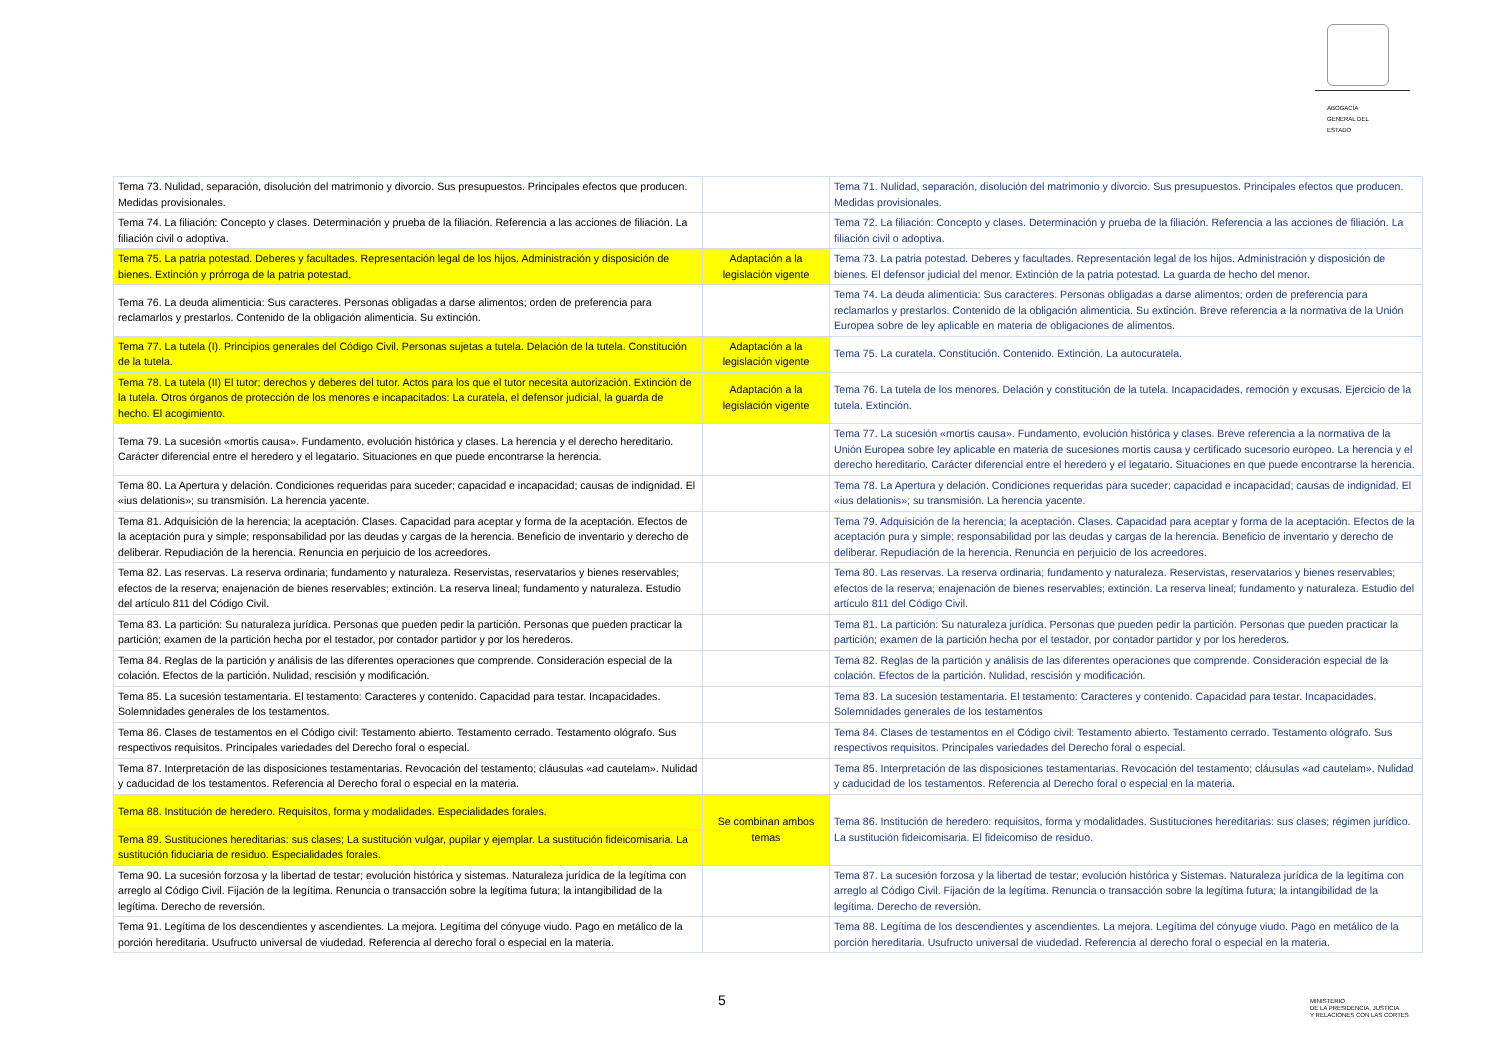ABOGACÍA
GENERAL DEL
ESTADO
| Tema 73. Nulidad, separación, disolución del matrimonio y divorcio. Sus presupuestos. Principales efectos que producen. Medidas provisionales. | | Tema 71. Nulidad, separación, disolución del matrimonio y divorcio. Sus presupuestos. Principales efectos que producen. Medidas provisionales. |
| Tema 74. La filiación: Concepto y clases. Determinación y prueba de la filiación. Referencia a las acciones de filiación. La filiación civil o adoptiva. | | Tema 72. La filiación: Concepto y clases. Determinación y prueba de la filiación. Referencia a las acciones de filiación. La filiación civil o adoptiva. |
| Tema 75. La patria potestad. Deberes y facultades. Representación legal de los hijos. Administración y disposición de bienes. Extinción y prórroga de la patria potestad. | Adaptación a la legislación vigente | Tema 73. La patria potestad. Deberes y facultades. Representación legal de los hijos. Administración y disposición de bienes. El defensor judicial del menor. Extinción de la patria potestad. La guarda de hecho del menor. |
| Tema 76. La deuda alimenticia: Sus caracteres. Personas obligadas a darse alimentos; orden de preferencia para reclamarlos y prestarlos. Contenido de la obligación alimenticia. Su extinción. | | Tema 74. La deuda alimenticia: Sus caracteres. Personas obligadas a darse alimentos; orden de preferencia para reclamarlos y prestarlos. Contenido de la obligación alimenticia. Su extinción. Breve referencia a la normativa de la Unión Europea sobre de ley aplicable en materia de obligaciones de alimentos. |
| Tema 77. La tutela (I). Principios generales del Código Civil. Personas sujetas a tutela. Delación de la tutela. Constitución de la tutela. | Adaptación a la legislación vigente | Tema 75. La curatela. Constitución. Contenido. Extinción. La autocuratela. |
| Tema 78. La tutela (II) El tutor; derechos y deberes del tutor. Actos para los que el tutor necesita autorización. Extinción de la tutela. Otros órganos de protección de los menores e incapacitados: La curatela, el defensor judicial, la guarda de hecho. El acogimiento. | Adaptación a la legislación vigente | Tema 76. La tutela de los menores. Delación y constitución de la tutela. Incapacidades, remoción y excusas. Ejercicio de la tutela. Extinción. |
| Tema 79. La sucesión «mortis causa». Fundamento, evolución histórica y clases. La herencia y el derecho hereditario. Carácter diferencial entre el heredero y el legatario. Situaciones en que puede encontrarse la herencia. | | Tema 77. La sucesión «mortis causa». Fundamento, evolución histórica y clases. Breve referencia a la normativa de la Unión Europea sobre ley aplicable en materia de sucesiones mortis causa y certificado sucesorio europeo. La herencia y el derecho hereditario. Carácter diferencial entre el heredero y el legatario. Situaciones en que puede encontrarse la herencia. |
| Tema 80. La Apertura y delación. Condiciones requeridas para suceder; capacidad e incapacidad; causas de indignidad. El «ius delationis»; su transmisión. La herencia yacente. | | Tema 78. La Apertura y delación. Condiciones requeridas para suceder; capacidad e incapacidad; causas de indignidad. El «ius delationis»; su transmisión. La herencia yacente. |
| Tema 81. Adquisición de la herencia; la aceptación. Clases. Capacidad para aceptar y forma de la aceptación. Efectos de la aceptación pura y simple; responsabilidad por las deudas y cargas de la herencia. Beneficio de inventario y derecho de deliberar. Repudiación de la herencia. Renuncia en perjuicio de los acreedores. | | Tema 79. Adquisición de la herencia; la aceptación. Clases. Capacidad para aceptar y forma de la aceptación. Efectos de la aceptación pura y simple; responsabilidad por las deudas y cargas de la herencia. Beneficio de inventario y derecho de deliberar. Repudiación de la herencia. Renuncia en perjuicio de los acreedores. |
| Tema 82. Las reservas. La reserva ordinaria; fundamento y naturaleza. Reservistas, reservatarios y bienes reservables; efectos de la reserva; enajenación de bienes reservables; extinción. La reserva lineal; fundamento y naturaleza. Estudio del artículo 811 del Código Civil. | | Tema 80. Las reservas. La reserva ordinaria; fundamento y naturaleza. Reservistas, reservatarios y bienes reservables; efectos de la reserva; enajenación de bienes reservables; extinción. La reserva lineal; fundamento y naturaleza. Estudio del artículo 811 del Código Civil. |
| Tema 83. La partición: Su naturaleza jurídica. Personas que pueden pedir la partición. Personas que pueden practicar la partición; examen de la partición hecha por el testador, por contador partidor y por los herederos. | | Tema 81. La partición: Su naturaleza jurídica. Personas que pueden pedir la partición. Personas que pueden practicar la partición; examen de la partición hecha por el testador, por contador partidor y por los herederos. |
| Tema 84. Reglas de la partición y análisis de las diferentes operaciones que comprende. Consideración especial de la colación. Efectos de la partición. Nulidad, rescisión y modificación. | | Tema 82. Reglas de la partición y análisis de las diferentes operaciones que comprende. Consideración especial de la colación. Efectos de la partición. Nulidad, rescisión y modificación. |
| Tema 85. La sucesión testamentaria. El testamento: Caracteres y contenido. Capacidad para testar. Incapacidades. Solemnidades generales de los testamentos. | | Tema 83. La sucesión testamentaria. El testamento: Caracteres y contenido. Capacidad para testar. Incapacidades. Solemnidades generales de los testamentos |
| Tema 86. Clases de testamentos en el Código civil: Testamento abierto. Testamento cerrado. Testamento ológrafo. Sus respectivos requisitos. Principales variedades del Derecho foral o especial. | | Tema 84. Clases de testamentos en el Código civil: Testamento abierto. Testamento cerrado. Testamento ológrafo. Sus respectivos requisitos. Principales variedades del Derecho foral o especial. |
| Tema 87. Interpretación de las disposiciones testamentarias. Revocación del testamento; cláusulas «ad cautelam». Nulidad y caducidad de los testamentos. Referencia al Derecho foral o especial en la materia. | | Tema 85. Interpretación de las disposiciones testamentarias. Revocación del testamento; cláusulas «ad cautelam». Nulidad y caducidad de los testamentos. Referencia al Derecho foral o especial en la materia. |
| Tema 88. Institución de heredero. Requisitos, forma y modalidades. Especialidades forales. | Se combinan ambos temas | Tema 86. Institución de heredero: requisitos, forma y modalidades. Sustituciones hereditarias: sus clases; régimen jurídico. La sustitución fideicomisaria. El fideicomiso de residuo. |
| Tema 89. Sustituciones hereditarias: sus clases; La sustitución vulgar, pupilar y ejemplar. La sustitución fideicomisaria. La sustitución fiduciaria de residuo. Especialidades forales. | | |
| Tema 90. La sucesión forzosa y la libertad de testar; evolución histórica y sistemas. Naturaleza jurídica de la legítima con arreglo al Código Civil. Fijación de la legítima. Renuncia o transacción sobre la legítima futura; la intangibilidad de la legítima. Derecho de reversión. | | Tema 87. La sucesión forzosa y la libertad de testar; evolución histórica y Sistemas. Naturaleza jurídica de la legítima con arreglo al Código Civil. Fijación de la legítima. Renuncia o transacción sobre la legítima futura; la intangibilidad de la legítima. Derecho de reversión. |
| Tema 91. Legítima de los descendientes y ascendientes. La mejora. Legítima del cónyuge viudo. Pago en metálico de la porción hereditaria. Usufructo universal de viudedad. Referencia al derecho foral o especial en la materia. | | Tema 88. Legítima de los descendientes y ascendientes. La mejora. Legítima del cónyuge viudo. Pago en metálico de la porción hereditaria. Usufructo universal de viudedad. Referencia al derecho foral o especial en la materia. |
5
MINISTERIO
DE LA PRESIDENCIA, JUSTICIA
Y RELACIONES CON LAS CORTES